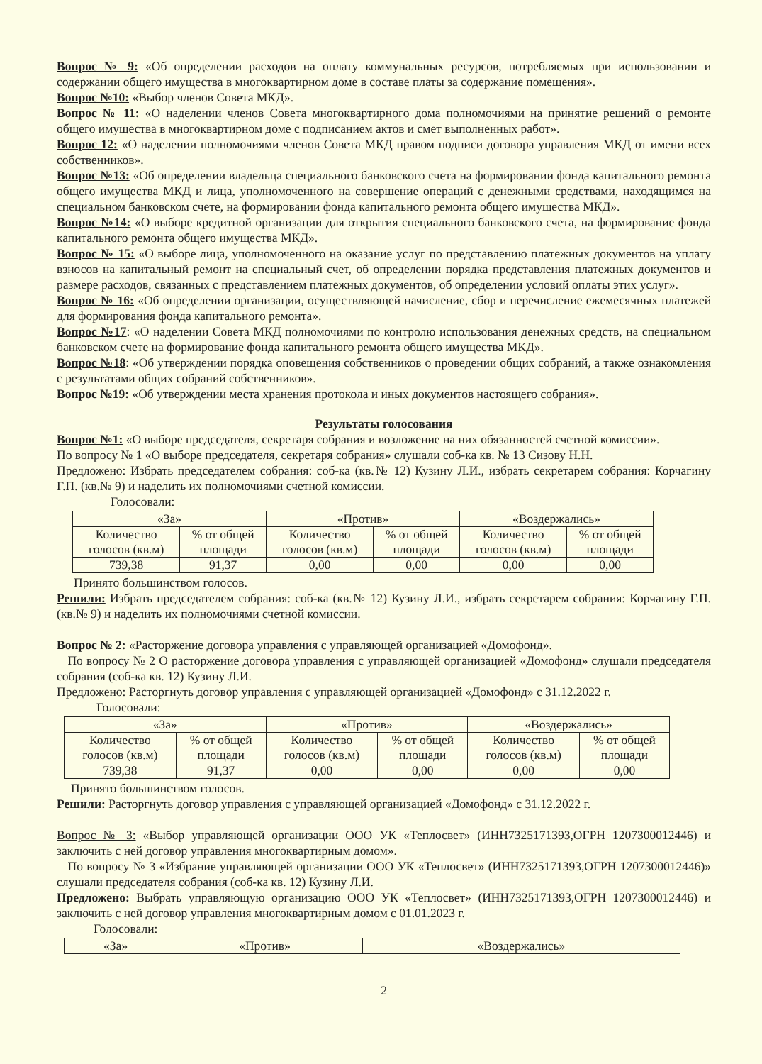Вопрос № 9: «Об определении расходов на оплату коммунальных ресурсов, потребляемых при использовании и содержании общего имущества в многоквартирном доме в составе платы за содержание помещения».
Вопрос №10: «Выбор членов Совета МКД».
Вопрос № 11: «О наделении членов Совета многоквартирного дома полномочиями на принятие решений о ремонте общего имущества в многоквартирном доме с подписанием актов и смет выполненных работ».
Вопрос 12: «О наделении полномочиями членов Совета МКД правом подписи договора управления МКД от имени всех собственников».
Вопрос №13: «Об определении владельца специального банковского счета на формировании фонда капитального ремонта общего имущества МКД и лица, уполномоченного на совершение операций с денежными средствами, находящимся на специальном банковском счете, на формировании фонда капитального ремонта общего имущества МКД».
Вопрос №14: «О выборе кредитной организации для открытия специального банковского счета, на формирование фонда капитального ремонта общего имущества МКД».
Вопрос № 15: «О выборе лица, уполномоченного на оказание услуг по представлению платежных документов на уплату взносов на капитальный ремонт на специальный счет, об определении порядка представления платежных документов и размере расходов, связанных с представлением платежных документов, об определении условий оплаты этих услуг».
Вопрос № 16: «Об определении организации, осуществляющей начисление, сбор и перечисление ежемесячных платежей для формирования фонда капитального ремонта».
Вопрос №17: «О наделении Совета МКД полномочиями по контролю использования денежных средств, на специальном банковском счете на формирование фонда капитального ремонта общего имущества МКД».
Вопрос №18: «Об утверждении порядка оповещения собственников о проведении общих собраний, а также ознакомления с результатами общих собраний собственников».
Вопрос №19: «Об утверждении места хранения протокола и иных документов настоящего собрания».
Результаты голосования
Вопрос №1: «О выборе председателя, секретаря собрания и возложение на них обязанностей счетной комиссии».
По вопросу № 1 «О выборе председателя, секретаря собрания» слушали соб-ка кв. № 13 Сизову Н.Н.
Предложено: Избрать председателем собрания: соб-ка (кв.№ 12) Кузину Л.И., избрать секретарем собрания: Корчагину Г.П. (кв.№ 9) и наделить их полномочиями счетной комиссии.
Голосовали:
| «За» | | «Против» | | «Воздержались» | |
| Количество голосов (кв.м) | % от общей площади | Количество голосов (кв.м) | % от общей площади | Количество голосов (кв.м) | % от общей площади |
| 739,38 | 91,37 | 0,00 | 0,00 | 0,00 | 0,00 |
Принято большинством голосов.
Решили: Избрать председателем собрания: соб-ка (кв.№ 12) Кузину Л.И., избрать секретарем собрания: Корчагину Г.П. (кв.№ 9) и наделить их полномочиями счетной комиссии.
Вопрос № 2: «Расторжение договора управления с управляющей организацией «Домофонд».
По вопросу № 2 О расторжение договора управления с управляющей организацией «Домофонд» слушали председателя собрания (соб-ка кв. 12) Кузину Л.И.
Предложено: Расторгнуть договор управления с управляющей организацией «Домофонд» с 31.12.2022 г.
Голосовали:
| «За» | | «Против» | | «Воздержались» | |
| Количество голосов (кв.м) | % от общей площади | Количество голосов (кв.м) | % от общей площади | Количество голосов (кв.м) | % от общей площади |
| 739,38 | 91,37 | 0,00 | 0,00 | 0,00 | 0,00 |
Принято большинством голосов.
Решили: Расторгнуть договор управления с управляющей организацией «Домофонд» с 31.12.2022 г.
Вопрос № 3: «Выбор управляющей организации ООО УК «Теплосвет» (ИНН7325171393,ОГРН 1207300012446) и заключить с ней договор управления многоквартирным домом».
По вопросу № 3 «Избрание управляющей организации ООО УК «Теплосвет» (ИНН7325171393,ОГРН 1207300012446)» слушали председателя собрания (соб-ка кв. 12) Кузину Л.И.
Предложено: Выбрать управляющую организацию ООО УК «Теплосвет» (ИНН7325171393,ОГРН 1207300012446) и заключить с ней договор управления многоквартирным домом с 01.01.2023 г.
Голосовали:
| «За» | «Против» | «Воздержались» |
2